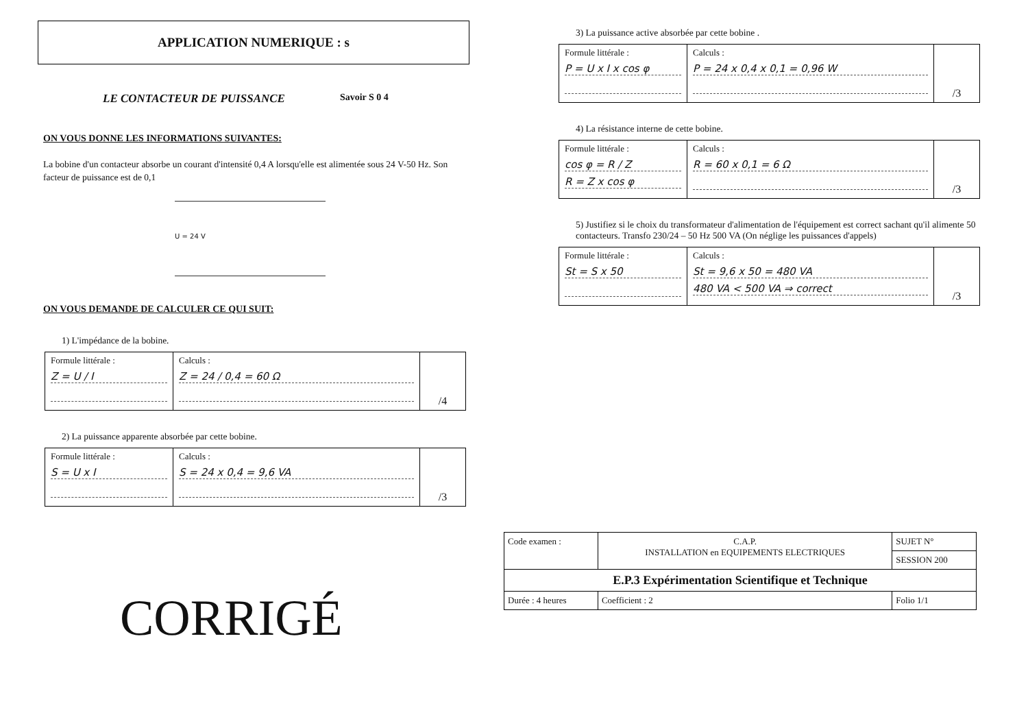APPLICATION NUMERIQUE : s
LE CONTACTEUR DE PUISSANCE Savoir S 0 4
ON VOUS DONNE LES INFORMATIONS SUIVANTES:
La bobine d'un contacteur absorbe un courant d'intensité 0,4 A lorsqu'elle est alimentée sous 24 V-50 Hz. Son facteur de puissance est de 0,1
U = 24 V
ON VOUS DEMANDE DE CALCULER CE QUI SUIT:
1) L'impédance de la bobine.
| Formule littérale : Z = U / I | Calculs : Z = 24 / 0,4 = 60 Ω | /4 |
2) La puissance apparente absorbée par cette bobine.
| Formule littérale : S = U x I | Calculs : S = 24 x 0,4 = 9,6 VA | /3 |
CORRIGÉ
3) La puissance active absorbée par cette bobine .
| Formule littérale : P = U x I x cos φ | Calculs : P = 24 x 0,4 x 0,1 = 0,96 W | /3 |
4) La résistance interne de cette bobine.
| Formule littérale : cos φ = R / Z R = Z x cos φ | Calculs : R = 60 x 0,1 = 6 Ω | /3 |
5) Justifiez si le choix du transformateur d'alimentation de l'équipement est correct sachant qu'il alimente 50 contacteurs. Transfo 230/24 – 50 Hz 500 VA (On néglige les puissances d'appels)
| Formule littérale : St = S x 50 | Calculs : St = 9,6 x 50 = 480 VA 480 VA < 500 VA ⇒ correct | /3 |
| Code examen : | C.A.P. INSTALLATION en EQUIPEMENTS ELECTRIQUES | | SUJET N° |
| | | | SESSION 200 |
| E.P.3 Expérimentation Scientifique et Technique | | | |
| Durée : 4 heures | | Coefficient : 2 | Folio 1/1 |